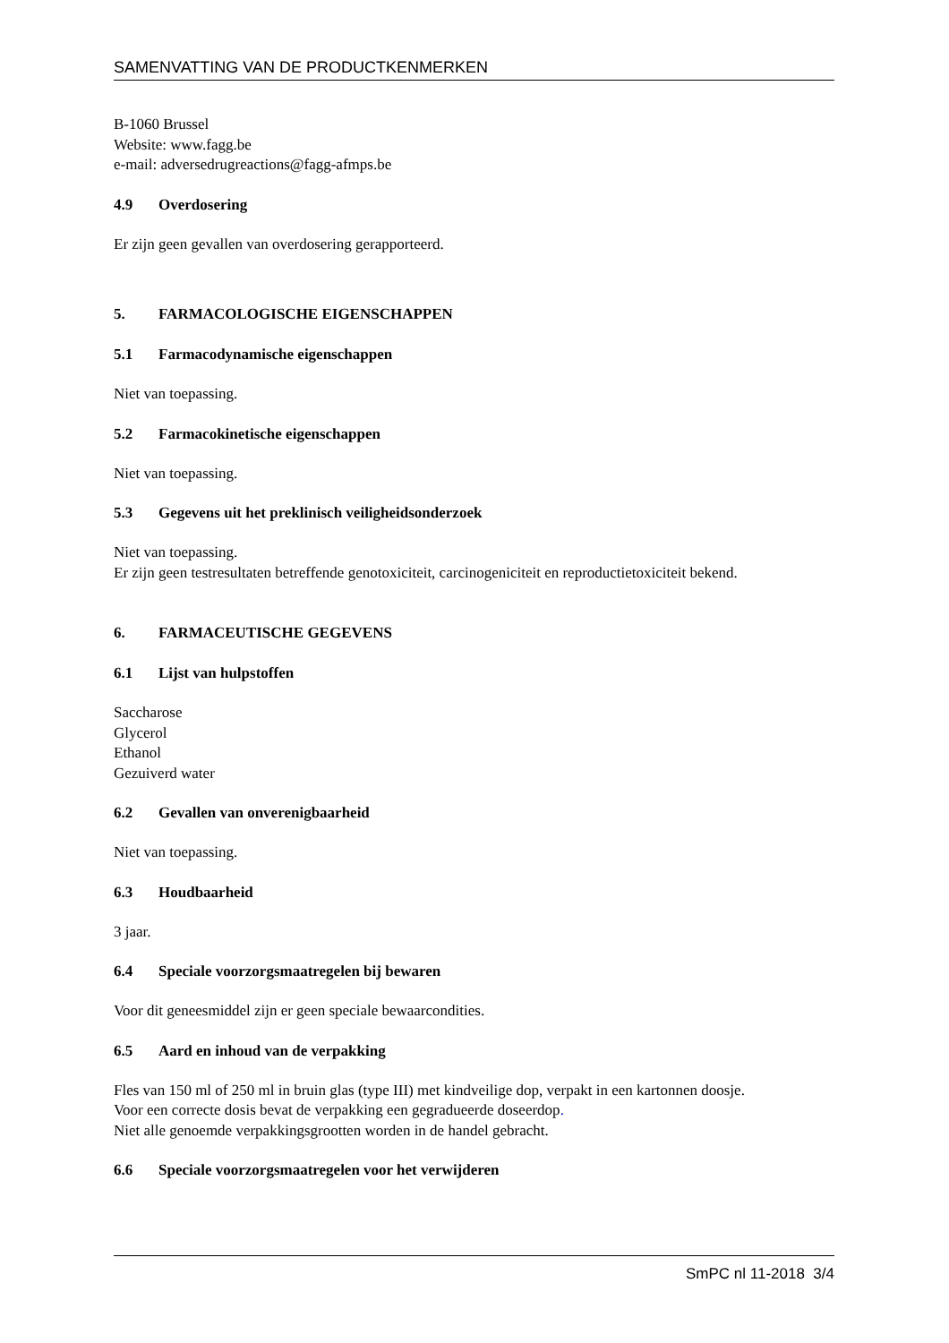SAMENVATTING VAN DE PRODUCTKENMERKEN
B-1060 Brussel
Website: www.fagg.be
e-mail: adversedrugreactions@fagg-afmps.be
4.9 Overdosering
Er zijn geen gevallen van overdosering gerapporteerd.
5. FARMACOLOGISCHE EIGENSCHAPPEN
5.1 Farmacodynamische eigenschappen
Niet van toepassing.
5.2 Farmacokinetische eigenschappen
Niet van toepassing.
5.3 Gegevens uit het preklinisch veiligheidsonderzoek
Niet van toepassing.
Er zijn geen testresultaten betreffende genotoxiciteit, carcinogeniciteit en reproductietoxiciteit bekend.
6. FARMACEUTISCHE GEGEVENS
6.1 Lijst van hulpstoffen
Saccharose
Glycerol
Ethanol
Gezuiverd water
6.2 Gevallen van onverenigbaarheid
Niet van toepassing.
6.3 Houdbaarheid
3 jaar.
6.4 Speciale voorzorgsmaatregelen bij bewaren
Voor dit geneesmiddel zijn er geen speciale bewaarcondities.
6.5 Aard en inhoud van de verpakking
Fles van 150 ml of 250 ml in bruin glas (type III) met kindveilige dop, verpakt in een kartonnen doosje.
Voor een correcte dosis bevat de verpakking een gegradueerde doseerdop.
Niet alle genoemde verpakkingsgrootten worden in de handel gebracht.
6.6 Speciale voorzorgsmaatregelen voor het verwijderen
SmPC nl 11-2018 3/4